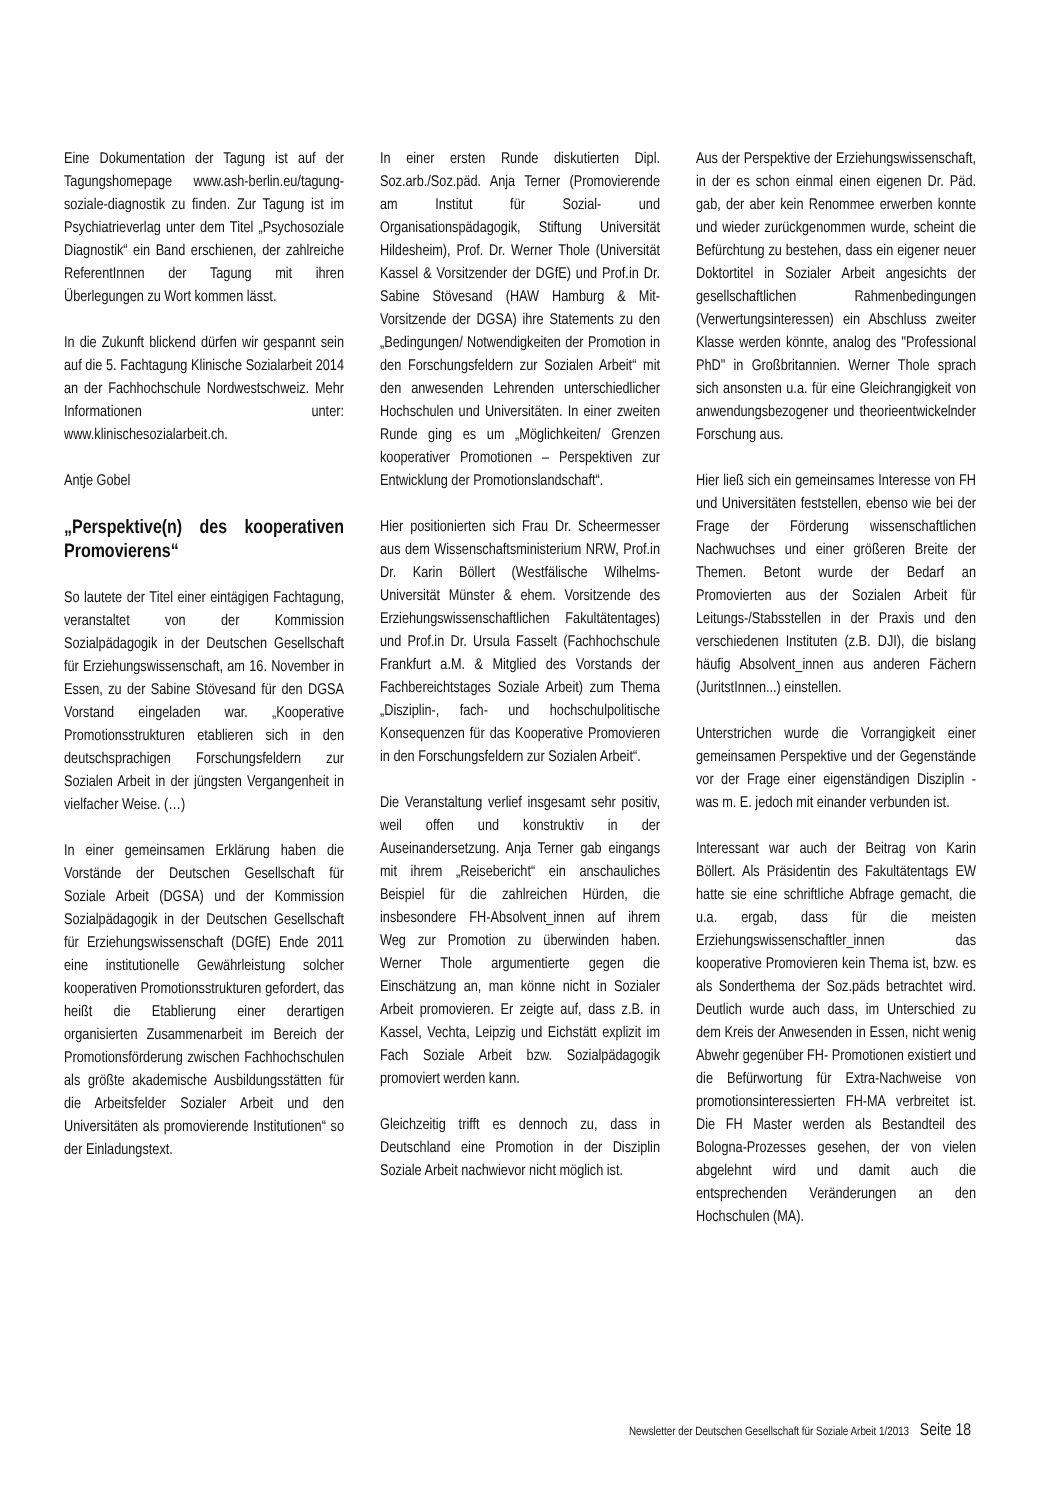Eine Dokumentation der Tagung ist auf der Tagungshomepage www.ash-berlin.eu/tagung-soziale-diagnostik zu finden. Zur Tagung ist im Psychiatrieverlag unter dem Titel „Psychosoziale Diagnostik“ ein Band erschienen, der zahlreiche ReferentInnen der Tagung mit ihren Überlegungen zu Wort kommen lässt.
In die Zukunft blickend dürfen wir gespannt sein auf die 5. Fachtagung Klinische Sozialarbeit 2014 an der Fachhochschule Nordwestschweiz. Mehr Informationen unter: www.klinischesozialarbeit.ch.
Antje Gobel
„Perspektive(n) des kooperativen Promovierens“
So lautete der Titel einer eintägigen Fachtagung, veranstaltet von der Kommission Sozialpädagogik in der Deutschen Gesellschaft für Erziehungswissenschaft, am 16. November in Essen, zu der Sabine Stövesand für den DGSA Vorstand eingeladen war. „Kooperative Promotionsstrukturen etablieren sich in den deutschsprachigen Forschungsfeldern zur Sozialen Arbeit in der jüngsten Vergangenheit in vielfacher Weise. (…)
In einer gemeinsamen Erklärung haben die Vorstände der Deutschen Gesellschaft für Soziale Arbeit (DGSA) und der Kommission Sozialpädagogik in der Deutschen Gesellschaft für Erziehungswissenschaft (DGfE) Ende 2011 eine institutionelle Gewährleistung solcher kooperativen Promotionsstrukturen gefordert, das heißt die Etablierung einer derartigen organisierten Zusammenarbeit im Bereich der Promotionsförderung zwischen Fachhochschulen als größte akademische Ausbildungsstätten für die Arbeitsfelder Sozialer Arbeit und den Universitäten als promovierende Institutionen“ so der Einladungstext.
In einer ersten Runde diskutierten Dipl. Soz.arb./Soz.päd. Anja Terner (Promovierende am Institut für Sozial- und Organisationspädagogik, Stiftung Universität Hildesheim), Prof. Dr. Werner Thole (Universität Kassel & Vorsitzender der DGfE) und Prof.in Dr. Sabine Stövesand (HAW Hamburg & Mit-Vorsitzende der DGSA) ihre Statements zu den „Bedingungen/ Notwendigkeiten der Promotion in den Forschungsfeldern zur Sozialen Arbeit“ mit den anwesenden Lehrenden unterschiedlicher Hochschulen und Universitäten. In einer zweiten Runde ging es um „Möglichkeiten/ Grenzen kooperativer Promotionen – Perspektiven zur Entwicklung der Promotionslandschaft“.
Hier positionierten sich Frau Dr. Scheermesser aus dem Wissenschaftsministerium NRW, Prof.in Dr. Karin Böllert (Westfälische Wilhelms-Universität Münster & ehem. Vorsitzende des Erziehungswissenschaftlichen Fakultätentages) und Prof.in Dr. Ursula Fasselt (Fachhochschule Frankfurt a.M. & Mitglied des Vorstands der Fachbereichtstages Soziale Arbeit) zum Thema „Disziplin-, fach- und hochschulpolitische Konsequenzen für das Kooperative Promovieren in den Forschungsfeldern zur Sozialen Arbeit“.
Die Veranstaltung verlief insgesamt sehr positiv, weil offen und konstruktiv in der Auseinandersetzung. Anja Terner gab eingangs mit ihrem „Reisebericht“ ein anschauliches Beispiel für die zahlreichen Hürden, die insbesondere FH-Absolvent_innen auf ihrem Weg zur Promotion zu überwinden haben. Werner Thole argumentierte gegen die Einschätzung an, man könne nicht in Sozialer Arbeit promovieren. Er zeigte auf, dass z.B. in Kassel, Vechta, Leipzig und Eichstätt explizit im Fach Soziale Arbeit bzw. Sozialpädagogik promoviert werden kann.
Gleichzeitig trifft es dennoch zu, dass in Deutschland eine Promotion in der Disziplin Soziale Arbeit nachwievor nicht möglich ist.
Aus der Perspektive der Erziehungswissenschaft, in der es schon einmal einen eigenen Dr. Päd. gab, der aber kein Renommee erwerben konnte und wieder zurückgenommen wurde, scheint die Befürchtung zu bestehen, dass ein eigener neuer Doktortitel in Sozialer Arbeit angesichts der gesellschaftlichen Rahmenbedingungen (Verwertungsinteressen) ein Abschluss zweiter Klasse werden könnte, analog des "Professional PhD" in Großbritannien. Werner Thole sprach sich ansonsten u.a. für eine Gleichrangigkeit von anwendungsbezogener und theorieentwickelnder Forschung aus.
Hier ließ sich ein gemeinsames Interesse von FH und Universitäten feststellen, ebenso wie bei der Frage der Förderung wissenschaftlichen Nachwuchses und einer größeren Breite der Themen. Betont wurde der Bedarf an Promovierten aus der Sozialen Arbeit für Leitungs-/Stabsstellen in der Praxis und den verschiedenen Instituten (z.B. DJI), die bislang häufig Absolvent_innen aus anderen Fächern (JuritstInnen...) einstellen.
Unterstrichen wurde die Vorrangigkeit einer gemeinsamen Perspektive und der Gegenstände vor der Frage einer eigenständigen Disziplin - was m. E. jedoch mit einander verbunden ist.
Interessant war auch der Beitrag von Karin Böllert. Als Präsidentin des Fakultätentags EW hatte sie eine schriftliche Abfrage gemacht, die u.a. ergab, dass für die meisten Erziehungswissenschaftler_innen das kooperative Promovieren kein Thema ist, bzw. es als Sonderthema der Soz.päds betrachtet wird. Deutlich wurde auch dass, im Unterschied zu dem Kreis der Anwesenden in Essen, nicht wenig Abwehr gegenüber FH- Promotionen existiert und die Befürwortung für Extra-Nachweise von promotionsinteressierten FH-MA verbreitet ist. Die FH Master werden als Bestandteil des Bologna-Prozesses gesehen, der von vielen abgelehnt wird und damit auch die entsprechenden Veränderungen an den Hochschulen (MA).
Newsletter der Deutschen Gesellschaft für Soziale Arbeit 1/2013 Seite 18